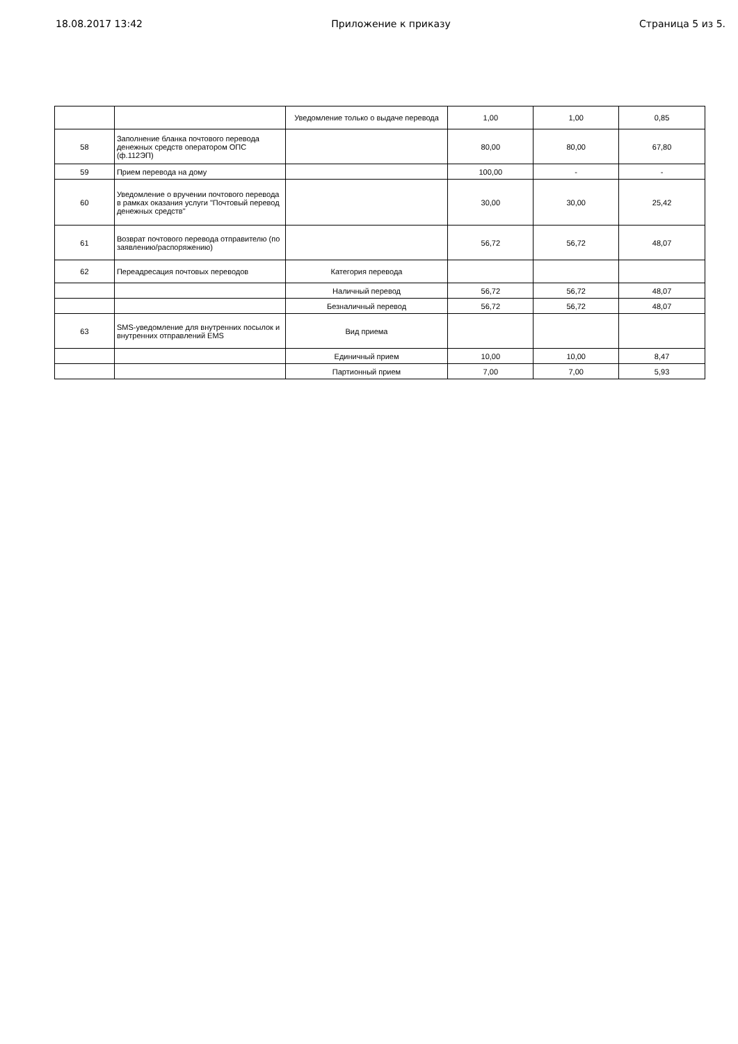18.08.2017 13:42 Приложение к приказу Страница 5 из 5.
| | | Уведомление только о выдаче перевода | 1,00 | 1,00 | 0,85 |
| 58 | Заполнение бланка почтового перевода денежных средств оператором ОПС (ф.112ЭП) | | 80,00 | 80,00 | 67,80 |
| 59 | Прием перевода на дому | | 100,00 | - | - |
| 60 | Уведомление о вручении почтового перевода в рамках оказания услуги "Почтовый перевод денежных средств" | | 30,00 | 30,00 | 25,42 |
| 61 | Возврат почтового перевода отправителю (по заявлению/распоряжению) | | 56,72 | 56,72 | 48,07 |
| 62 | Переадресация почтовых переводов | Категория перевода | | | |
| | | Наличный перевод | 56,72 | 56,72 | 48,07 |
| | | Безналичный перевод | 56,72 | 56,72 | 48,07 |
| 63 | SMS-уведомление для внутренних посылок и внутренних отправлений EMS | Вид приема | | | |
| | | Единичный прием | 10,00 | 10,00 | 8,47 |
| | | Партионный прием | 7,00 | 7,00 | 5,93 |